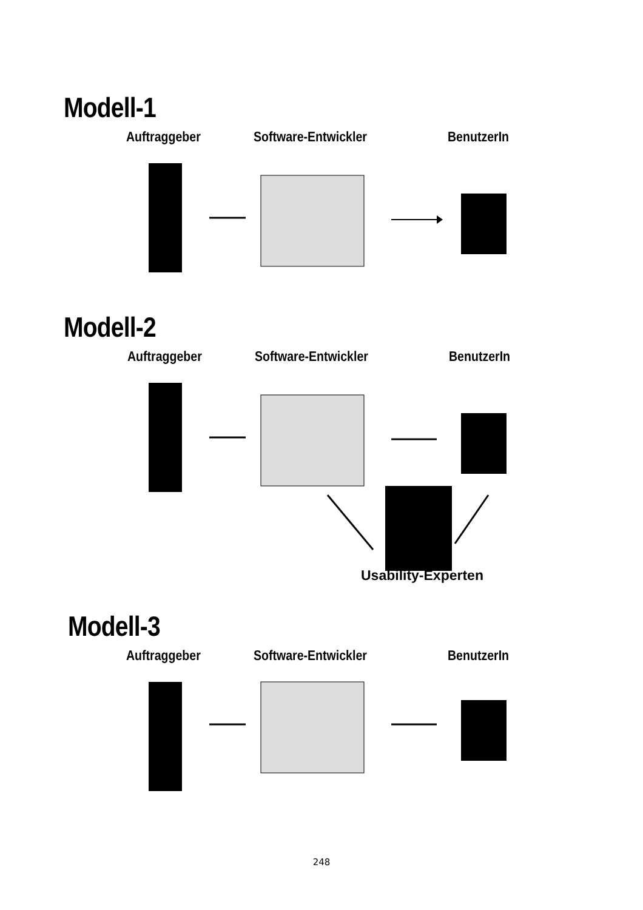Modell-1
Auftraggeber Software-Entwickler BenutzerIn
Modell-2
Auftraggeber Software-Entwickler BenutzerIn
Usability-Experten
Modell-3
Auftraggeber Software-Entwickler BenutzerIn
248